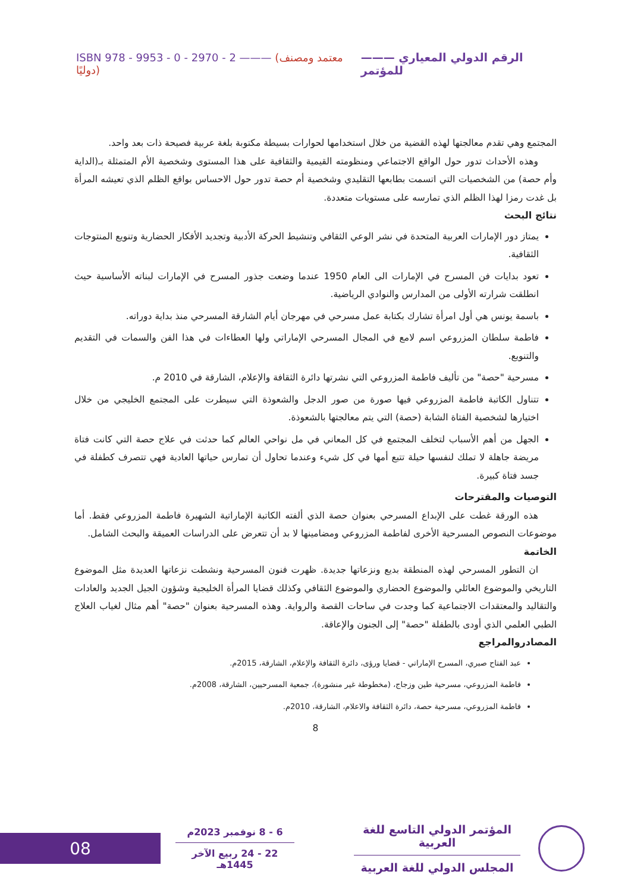ISBN 978 - 9953 - 0 - 2970 - 2 ——— (معتمد ومصنف دوليًا) ——— الرقم الدولي المعياري للمؤتمر
المجتمع وهي تقدم معالجتها لهذه القضية من خلال استخدامها لحوارات بسيطة مكتوبة بلغة عربية فصيحة ذات بعد واحد.
  وهذه الأحداث تدور حول الواقع الاجتماعي ومنظومته القيمية والثقافية على هذا المستوى وشخصية الأم المتمثلة بـ(الداية وأم حصة) من الشخصيات التي اتسمت بطابعها التقليدي وشخصية أم حصة تدور حول الاحساس بواقع الظلم الذي تعيشه المرأة بل غدت رمزا لهذا الظلم الذي تمارسه على مستويات متعددة.
نتائج البحث
يمتاز دور الإمارات العربية المتحدة في نشر الوعي الثقافي وتنشيط الحركة الأدبية وتجديد الأفكار الحضارية وتنويع المنتوجات الثقافية.
تعود بدايات فن المسرح في الإمارات الى العام 1950 عندما وضعت جذور المسرح في الإمارات لبناته الأساسية حيث انطلقت شرارته الأولى من المدارس والنوادي الرياضية.
باسمة يونس هي أول امرأة تشارك بكتابة عمل مسرحي في مهرجان أيام الشارقة المسرحي منذ بداية دوراته.
فاطمة سلطان المزروعي اسم لامع في المجال المسرحي الإماراتي ولها العطاءات في هذا الفن والسمات في التقديم والتنويع.
مسرحية "حصة" من تأليف فاطمة المزروعي التي نشرتها دائرة الثقافة والإعلام، الشارقة في 2010 م.
تتناول الكاتبة فاطمة المزروعي فيها صورة من صور الدجل والشعوذة التي سيطرت على المجتمع الخليجي من خلال اختيارها لشخصية الفتاة الشابة (حصة) التي يتم معالجتها بالشعوذة.
الجهل من أهم الأسباب لتخلف المجتمع في كل المعاني في مل نواحي العالم كما حدثت في علاج حصة التي كانت فتاة مريضة جاهلة لا تملك لنفسها حيلة تتبع أمها في كل شيء وعندما تحاول أن تمارس حياتها العادية فهي تتصرف كطفلة في جسد فتاة كبيرة.
التوصيات والمقترحات
  هذه الورقة غطت على الإبداع المسرحي بعنوان حصة الذي ألفته الكاتبة الإماراتية الشهيرة فاطمة المزروعي فقط. أما موضوعات النصوص المسرحية الأخرى لفاطمة المزروعي ومضامينها لا بد أن تتعرض على الدراسات العميقة والبحث الشامل.
الخاتمة
  ان التطور المسرحي لهذه المنطقة بديع ونزعاتها جديدة. ظهرت فنون المسرحية ونشطت نزعاتها العديدة مثل الموضوع التاريخي والموضوع العائلي والموضوع الحضاري والموضوع الثقافي وكذلك قضايا المرأة الخليجية وشؤون الجيل الجديد والعادات والتقاليد والمعتقدات الاجتماعية كما وجدت في ساحات القصة والرواية. وهذه المسرحية بعنوان "حصة" أهم مثال لغياب العلاج الطبي العلمي الذي أودى بالطفلة "حصة" إلى الجنون والإعاقة.
المصادروالمراجع
عبد الفتاح صبري، المسرح الإماراتي - قضايا ورؤى، دائرة الثقافة والإعلام، الشارقة، 2015م.
فاطمة المزروعي، مسرحية طين وزجاج، (مخطوطة غير منشورة)، جمعية المسرحيين، الشارقة، 2008م.
فاطمة المزروعي، مسرحية حصة، دائرة الثقافة والاعلام، الشارقة، 2010م.
8
08
6 - 8 نوفمبر 2023م
22 - 24 ربيع الآخر 1445هـ
المؤتمر الدولي التاسع للغة العربية
المجلس الدولي للغة العربية